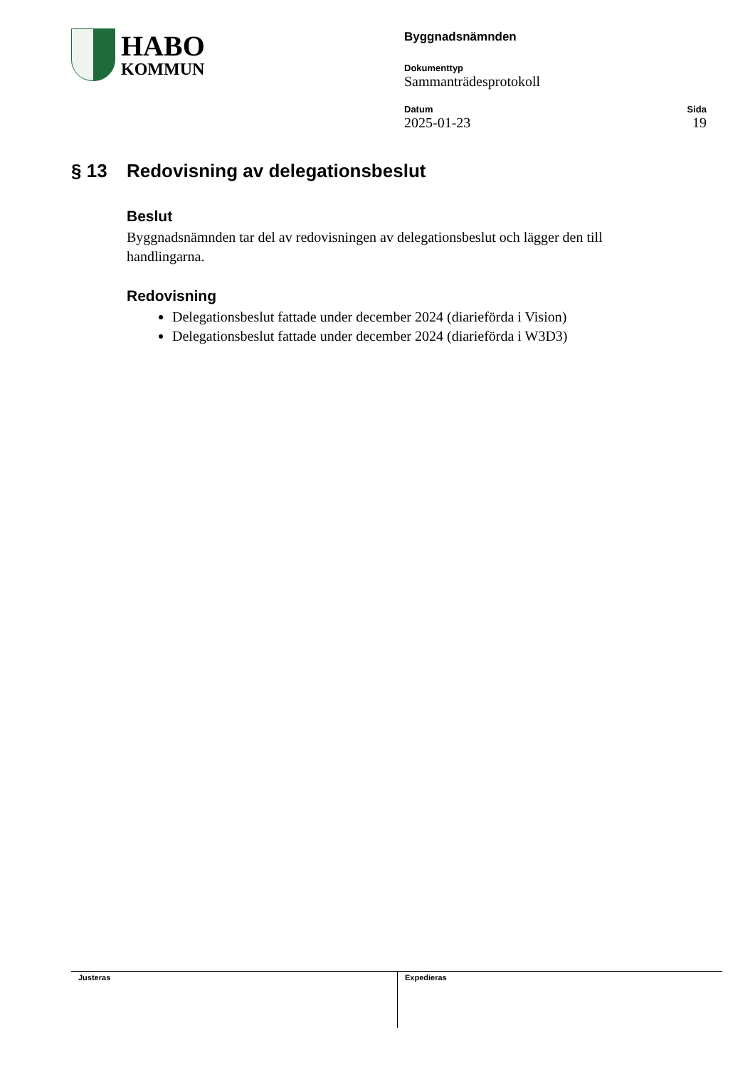HABO
KOMMUN
Byggnadsnämnden
Dokumenttyp
Sammanträdesprotokoll
Datum
2025-01-23
Sida
19
§ 13 Redovisning av delegationsbeslut
Beslut
Byggnadsnämnden tar del av redovisningen av delegationsbeslut och lägger den till handlingarna.
Redovisning
Delegationsbeslut fattade under december 2024 (diarieförda i Vision)
Delegationsbeslut fattade under december 2024 (diarieförda i W3D3)
Justeras Expedieras